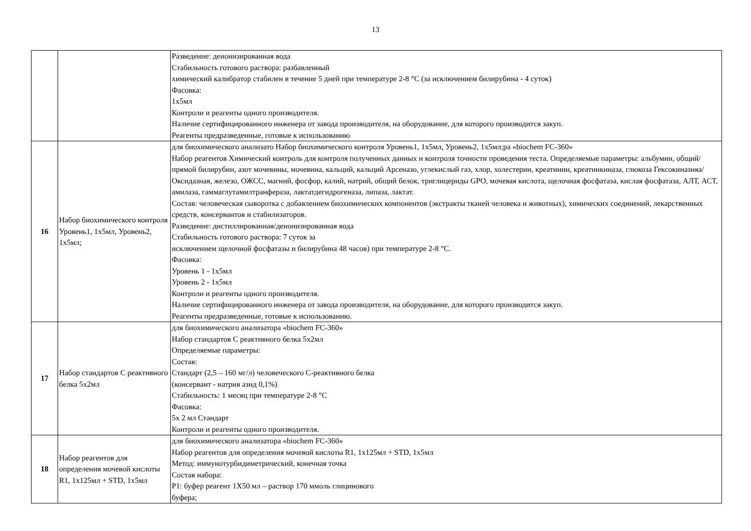13
| | | Разведение: деионизированная вода Стабильность готового раствора: разбавленный химический калибратор стабилен в течение 5 дней при температуре 2-8 °С (за исключением билирубина - 4 суток) Фасовка: 1х5мл Контроли и реагенты одного производителя. Наличие сертифицированного инженера от завода производителя, на оборудование, для которого производится закуп. Реагенты предразведенные, готовые к использованию |
| 16 | Набор биохимического контроля Уровень1, 1х5мл, Уровень2, 1х5мл; | для биохимического анализато Набор биохимического контроля Уровень1, 1х5мл, Уровень2, 1х5мл;ра «biochem FC-360» Набор реагентов Химический контроль для контроля полученных данных и контроля точности проведения теста. Определяемые параметры: альбумин, общий/прямой билирубин, азот мочевины, мочевина, кальций, кальций Арсеназо, углекислый газ, хлор, холестерин, креатинин, креатинкиназа, глюкоза Гексокиназняа/ Оксидазная, железо, ОЖСС, магний, фосфор, калий, натрий, общий белок, триглицериды GPO, мочевая кислота, щелочная фосфатаза, кислая фосфатаза, АЛТ, АСТ, амилаза, гаммаглутамилтранфераза, лактатдегидрогеназа, липаза, лактат. Состав: человеческая сыворотка с добавлением биохимических компонентов (экстракты тканей человека и животных), химических соединений, лекарственных средств, консервантов и стабилизаторов. Разведение: дистиллированная/деионизированная вода Стабильность готового раствора: 7 суток за исключением щелочной фосфатазы и билирубина 48 часов) при температуре 2-8 °С. Фасовка: Уровень 1 - 1х5мл Уровень 2 - 1х5мл Контроли и реагенты одного производителя. Наличие сертифицированного инженера от завода производителя, на оборудование, для которого производится закуп. Реагенты предразведенные, готовые к использованию. |
| 17 | Набор стандартов С реактивного белка 5х2мл | для биохимического анализатора «biochem FC-360» Набор стандартов С реактивного белка 5х2мл Определяемые параметры: Состав: Стандарт (2,5 – 160 мг/л) человеческого С-реактивного белка (консервант - натрия азид 0,1%) Стабильность: 1 месяц при температуре 2-8 °С Фасовка: 5х 2 мл Стандарт Контроли и реагенты одного производителя. |
| 18 | Набор реагентов для определения мочевой кислоты R1, 1х125мл + STD, 1х5мл | для биохимического анализатора «biochem FC-360» Набор реагентов для определения мочевой кислоты R1, 1х125мл + STD, 1х5мл Метод: иммунотурбидиметрический, конечная точка Состав набора: Р1: буфер реагент 1Х50 мл – раствор 170 ммоль глицинового буфера; |